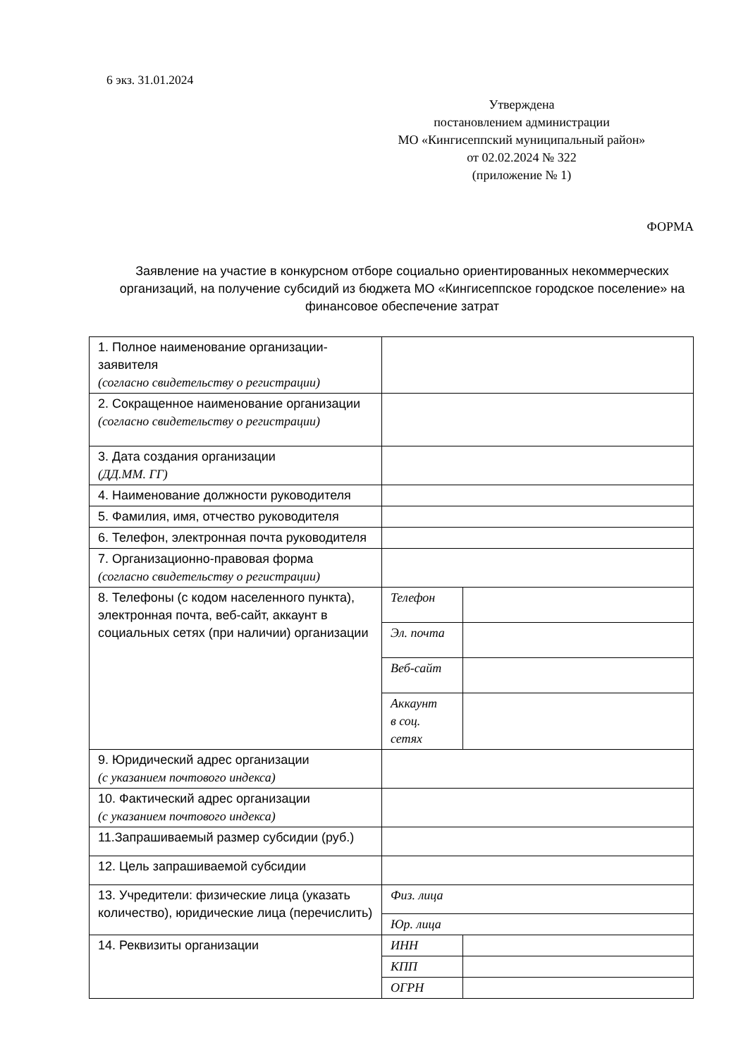6 экз. 31.01.2024
Утверждена
постановлением администрации
МО «Кингисеппский муниципальный район»
от 02.02.2024 № 322
(приложение № 1)
ФОРМА
Заявление на участие в конкурсном отборе социально ориентированных некоммерческих организаций, на получение субсидий из бюджета МО «Кингисеппское городское поселение» на финансовое обеспечение затрат
| 1. Полное наименование организации-заявителя (согласно свидетельству о регистрации) | | |
| 2. Сокращенное наименование организации (согласно свидетельству о регистрации) | | |
| 3. Дата создания организации (ДД.ММ. ГГ) | | |
| 4. Наименование должности руководителя | | |
| 5. Фамилия, имя, отчество руководителя | | |
| 6. Телефон, электронная почта руководителя | | |
| 7. Организационно-правовая форма (согласно свидетельству о регистрации) | | |
| 8. Телефоны (с кодом населенного пункта), электронная почта, веб-сайт, аккаунт в социальных сетях (при наличии) организации | Телефон | |
| | Эл. почта | |
| | Веб-сайт | |
| | Аккаунт в соц. сетях | |
| 9. Юридический адрес организации (с указанием почтового индекса) | | |
| 10. Фактический адрес организации (с указанием почтового индекса) | | |
| 11.Запрашиваемый размер субсидии (руб.) | | |
| 12. Цель запрашиваемой субсидии | | |
| 13. Учредители: физические лица (указать количество), юридические лица (перечислить) | Физ. лица | |
| | Юр. лица | |
| 14. Реквизиты организации | ИНН | |
| | КПП | |
| | ОГРН | |